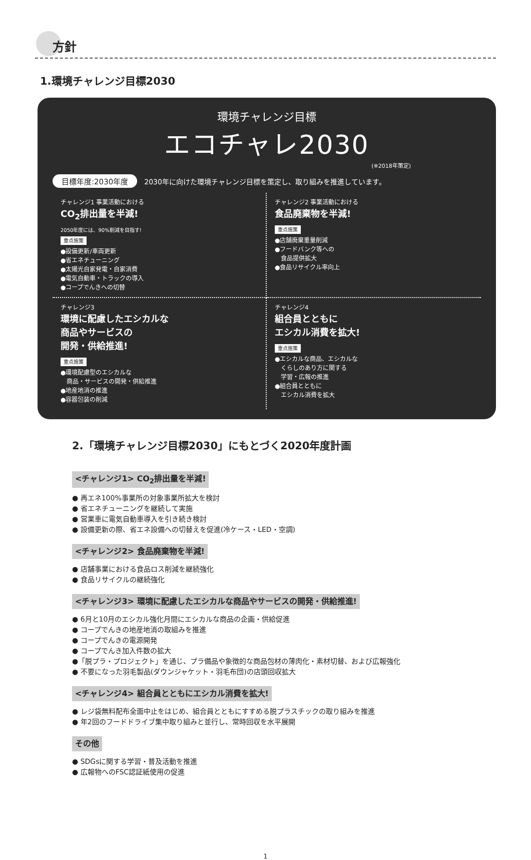方針
1.環境チャレンジ目標2030
環境チャレンジ目標
エコチャレ2030
(※2018年策定)
目標年度:2030年度 2030年に向けた環境チャレンジ目標を策定し、取り組みを推進しています。
チャレンジ1 事業活動における
CO<sub>2</sub>排出量を半減!
2050年度には、90%削減を目指す!
重点施策
●設備更新/車両更新
●省エネチューニング
●太陽光自家発電・自家消費
●電気自動車・トラックの導入
●コープでんきへの切替
チャレンジ2 事業活動における
食品廃棄物を半減!
重点施策
●店舗廃棄重量削減
●フードバンク等への
　食品提供拡大
●食品リサイクル率向上
チャレンジ3
環境に配慮したエシカルな
商品やサービスの
開発・供給推進!
重点施策
●環境配慮型のエシカルな
　商品・サービスの開発・供給推進
●地産地消の推進
●容器包装の削減
チャレンジ4
組合員とともに
エシカル消費を拡大!
重点施策
●エシカルな商品、エシカルな
　くらしのあり方に関する
　学習・広報の推進
●組合員とともに
　エシカル消費を拡大
2.「環境チャレンジ目標2030」にもとづく2020年度計画
<チャレンジ1> CO<sub>2</sub>排出量を半減!
● 再エネ100%事業所の対象事業所拡大を検討
● 省エネチューニングを継続して実施
● 営業車に電気自動車導入を引き続き検討
● 設備更新の際、省エネ設備への切替えを促進(冷ケース・LED・空調)
<チャレンジ2> 食品廃棄物を半減!
● 店舗事業における食品ロス削減を継続強化
● 食品リサイクルの継続強化
<チャレンジ3> 環境に配慮したエシカルな商品やサービスの開発・供給推進!
● 6月と10月のエシカル強化月間にエシカルな商品の企画・供給促進
● コープでんきの地産地消の取組みを推進
● コープでんきの電源開発
● コープでんき加入件数の拡大
●「脱プラ・プロジェクト」を通じ、プラ備品や象徴的な商品包材の薄肉化・素材切替、および広報強化
● 不要になった羽毛製品(ダウンジャケット・羽毛布団)の店頭回収拡大
<チャレンジ4> 組合員とともにエシカル消費を拡大!
● レジ袋無料配布全面中止をはじめ、組合員とともにすすめる脱プラスチックの取り組みを推進
● 年2回のフードドライブ集中取り組みと並行し、常時回収を水平展開
その他
● SDGsに関する学習・普及活動を推進
● 広報物へのFSC認証紙使用の促進
1